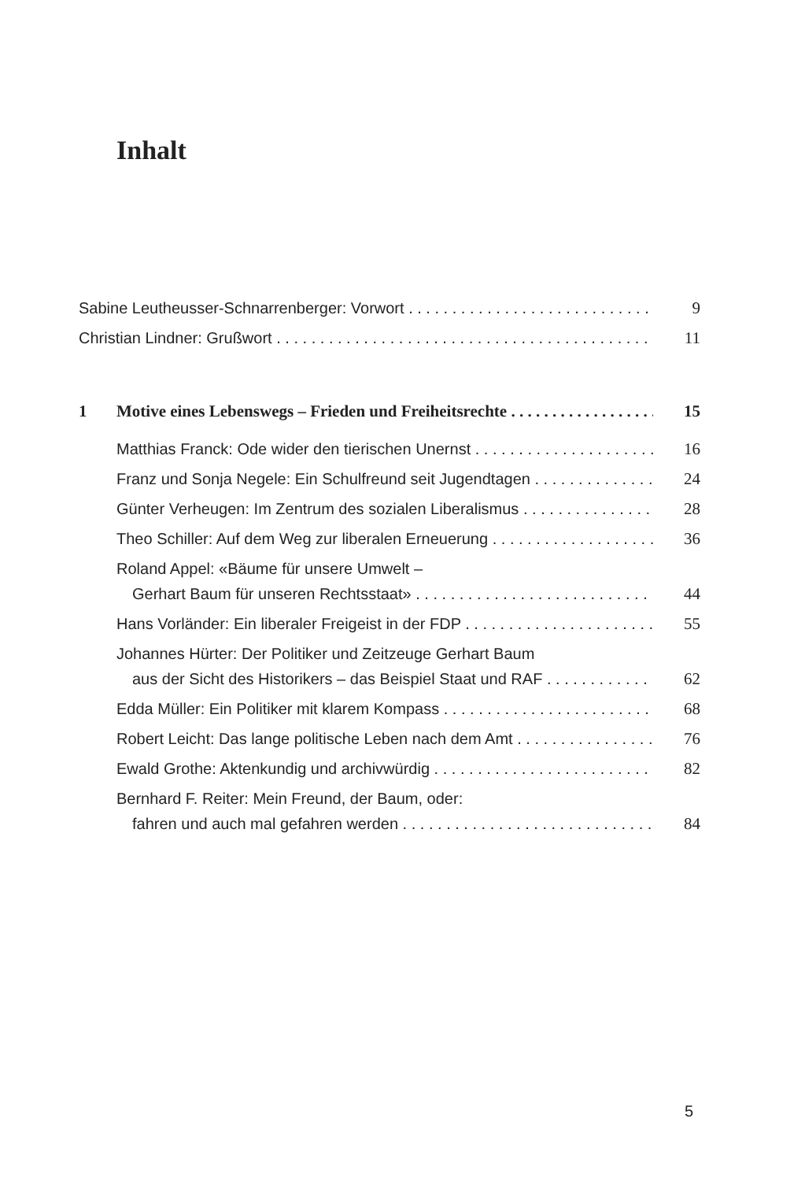Inhalt
Sabine Leutheusser-Schnarrenberger: Vorwort 9
Christian Lindner: Grußwort 11
1 Motive eines Lebenswegs – Frieden und Freiheitsrechte 15
Matthias Franck: Ode wider den tierischen Unernst 16
Franz und Sonja Negele: Ein Schulfreund seit Jugendtagen 24
Günter Verheugen: Im Zentrum des sozialen Liberalismus 28
Theo Schiller: Auf dem Weg zur liberalen Erneuerung 36
Roland Appel: «Bäume für unsere Umwelt –
Gerhart Baum für unseren Rechtsstaat» 44
Hans Vorländer: Ein liberaler Freigeist in der FDP 55
Johannes Hürter: Der Politiker und Zeitzeuge Gerhart Baum
aus der Sicht des Historikers – das Beispiel Staat und RAF 62
Edda Müller: Ein Politiker mit klarem Kompass 68
Robert Leicht: Das lange politische Leben nach dem Amt 76
Ewald Grothe: Aktenkundig und archivwürdig 82
Bernhard F. Reiter: Mein Freund, der Baum, oder:
fahren und auch mal gefahren werden 84
5